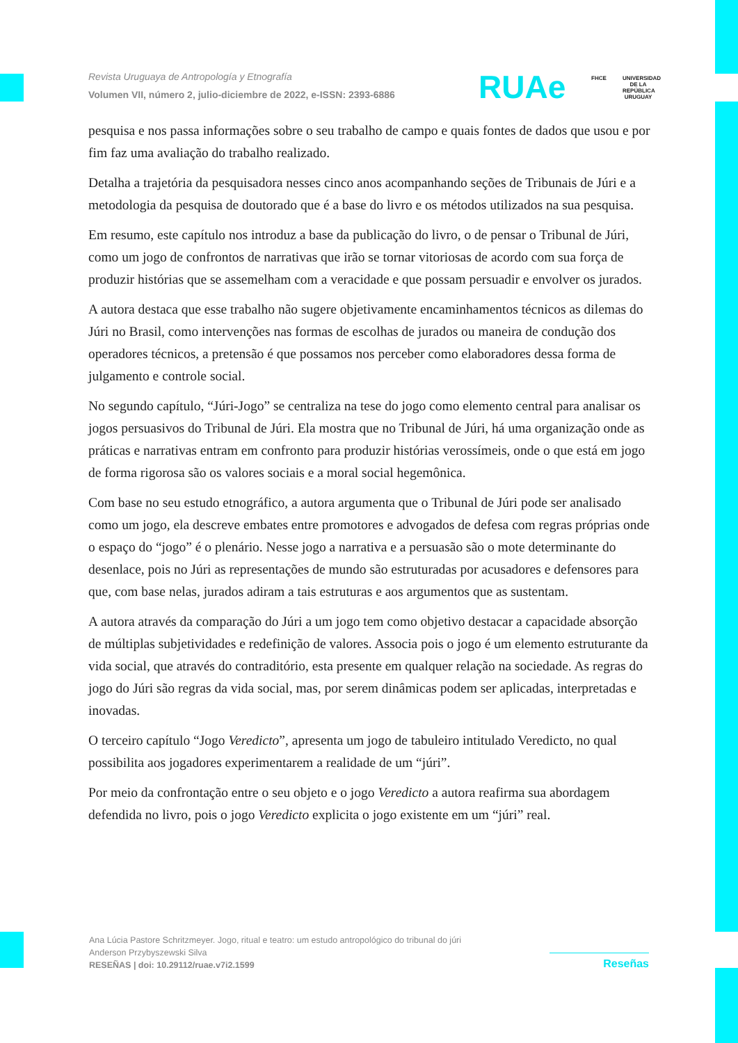Revista Uruguaya de Antropología y Etnografía
Volumen VII, número 2, julio-diciembre de 2022, e-ISSN: 2393-6886
RUAe FHCE
UNIVERSIDAD DE LA REPÚBLICA URUGUAY
pesquisa e nos passa informações sobre o seu trabalho de campo e quais fontes de dados que usou e por fim faz uma avaliação do trabalho realizado.
Detalha a trajetória da pesquisadora nesses cinco anos acompanhando seções de Tribunais de Júri e a metodologia da pesquisa de doutorado que é a base do livro e os métodos utilizados na sua pesquisa.
Em resumo, este capítulo nos introduz a base da publicação do livro, o de pensar o Tribunal de Júri, como um jogo de confrontos de narrativas que irão se tornar vitoriosas de acordo com sua força de produzir histórias que se assemelham com a veracidade e que possam persuadir e envolver os jurados.
A autora destaca que esse trabalho não sugere objetivamente encaminhamentos técnicos as dilemas do Júri no Brasil, como intervenções nas formas de escolhas de jurados ou maneira de condução dos operadores técnicos, a pretensão é que possamos nos perceber como elaboradores dessa forma de julgamento e controle social.
No segundo capítulo, “Júri-Jogo” se centraliza na tese do jogo como elemento central para analisar os jogos persuasivos do Tribunal de Júri. Ela mostra que no Tribunal de Júri, há uma organização onde as práticas e narrativas entram em confronto para produzir histórias verossímeis, onde o que está em jogo de forma rigorosa são os valores sociais e a moral social hegemônica.
Com base no seu estudo etnográfico, a autora argumenta que o Tribunal de Júri pode ser analisado como um jogo, ela descreve embates entre promotores e advogados de defesa com regras próprias onde o espaço do “jogo” é o plenário. Nesse jogo a narrativa e a persuasão são o mote determinante do desenlace, pois no Júri as representações de mundo são estruturadas por acusadores e defensores para que, com base nelas, jurados adiram a tais estruturas e aos argumentos que as sustentam.
A autora através da comparação do Júri a um jogo tem como objetivo destacar a capacidade absorção de múltiplas subjetividades e redefinição de valores. Associa pois o jogo é um elemento estruturante da vida social, que através do contraditório, esta presente em qualquer relação na sociedade. As regras do jogo do Júri são regras da vida social, mas, por serem dinâmicas podem ser aplicadas, interpretadas e inovadas.
O terceiro capítulo “Jogo Veredicto”, apresenta um jogo de tabuleiro intitulado Veredicto, no qual possibilita aos jogadores experimentarem a realidade de um “júri”.
Por meio da confrontação entre o seu objeto e o jogo Veredicto a autora reafirma sua abordagem defendida no livro, pois o jogo Veredicto explicita o jogo existente em um “júri” real.
Ana Lúcia Pastore Schritzmeyer. Jogo, ritual e teatro: um estudo antropológico do tribunal do júri
Anderson Przybyszewski Silva
RESEÑAS | doi: 10.29112/ruae.v7i2.1599
Reseñas